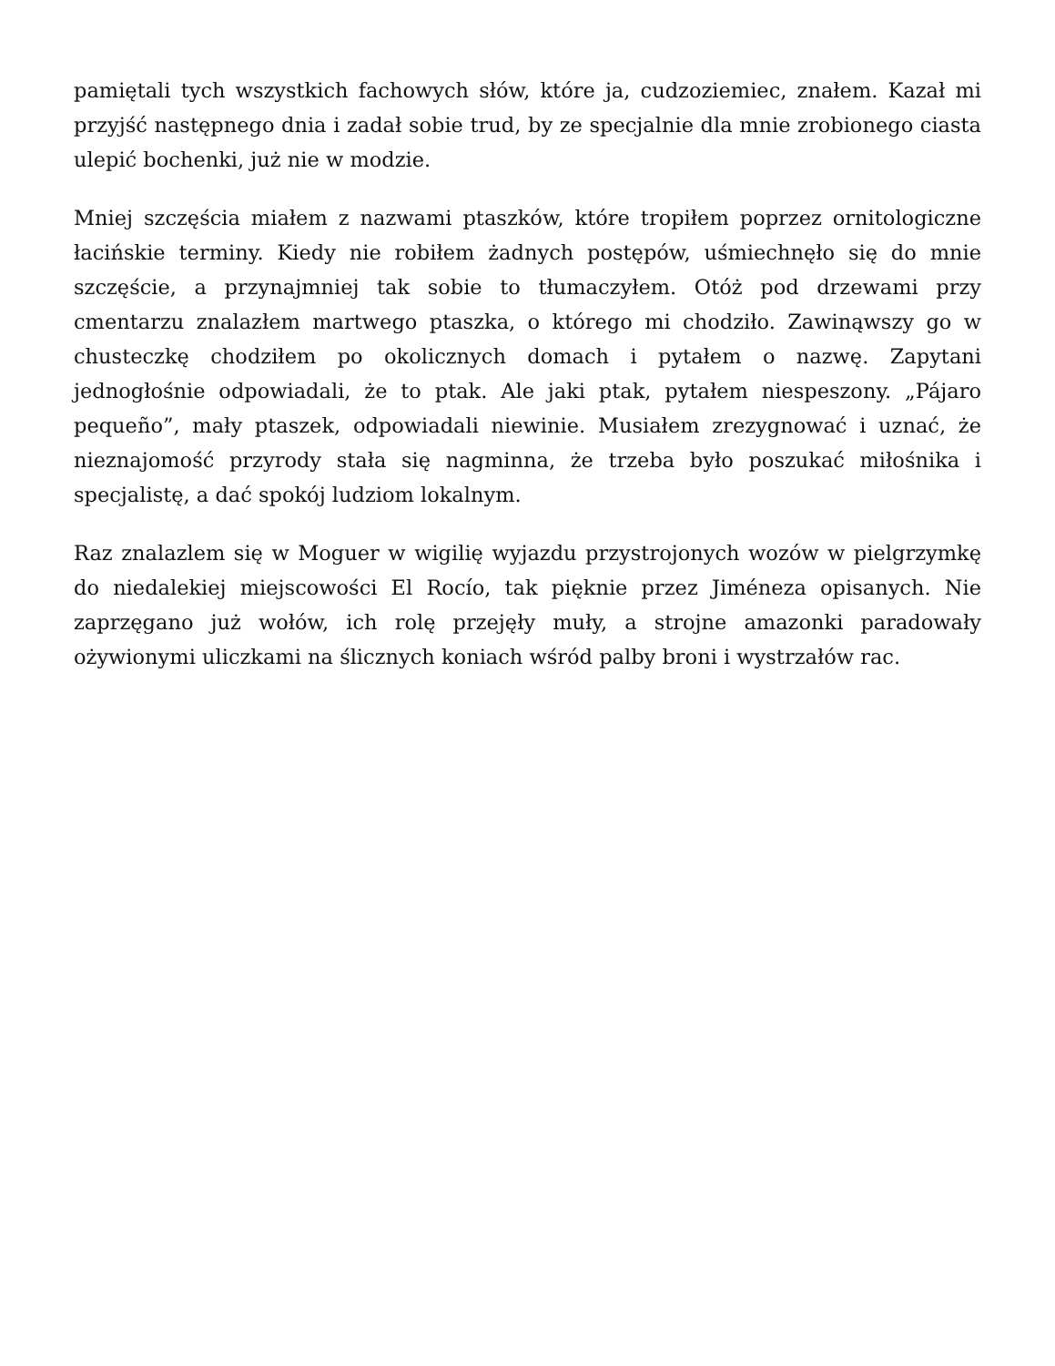pamiętali tych wszystkich fachowych słów, które ja, cudzoziemiec, znałem. Kazał mi przyjść następnego dnia i zadał sobie trud, by ze specjalnie dla mnie zrobionego ciasta ulepić bochenki, już nie w modzie.
Mniej szczęścia miałem z nazwami ptaszków, które tropiłem poprzez ornitologiczne łacińskie terminy. Kiedy nie robiłem żadnych postępów, uśmiechnęło się do mnie szczęście, a przynajmniej tak sobie to tłumaczyłem. Otóż pod drzewami przy cmentarzu znalazłem martwego ptaszka, o którego mi chodziło. Zawinąwszy go w chusteczkę chodziłem po okolicznych domach i pytałem o nazwę. Zapytani jednogłośnie odpowiadali, że to ptak. Ale jaki ptak, pytałem niespeszony. „Pájaro pequeño”, mały ptaszek, odpowiadali niewinie. Musiałem zrezygnować i uznać, że nieznajomość przyrody stała się nagminna, że trzeba było poszukać miłośnika i specjalistę, a dać spokój ludziom lokalnym.
Raz znalazlem się w Moguer w wigilię wyjazdu przystrojonych wozów w pielgrzymkę do niedalekiej miejscowości El Rocío, tak pięknie przez Jiméneza opisanych. Nie zaprzęgano już wołów, ich rolę przejęły muły, a strojne amazonki paradowały ożywionymi uliczkami na ślicznych koniach wśród palby broni i wystrzałów rac.